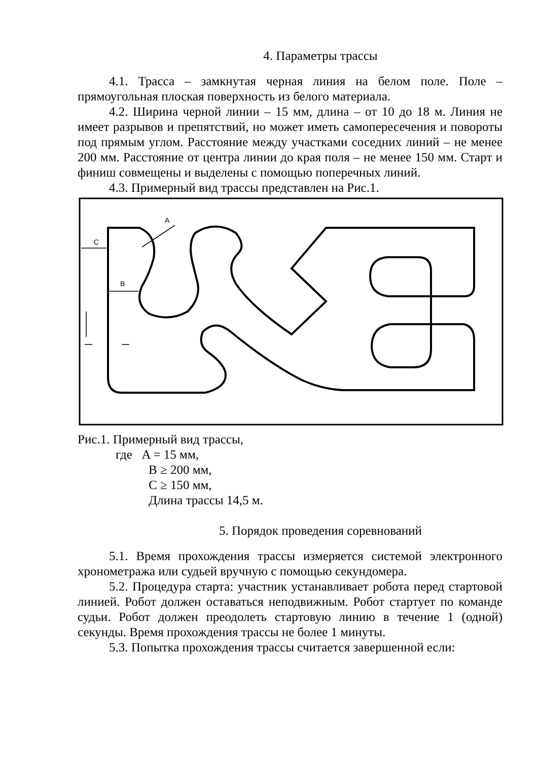4. Параметры трассы
4.1. Трасса – замкнутая черная линия на белом поле. Поле – прямоугольная плоская поверхность из белого материала.
4.2. Ширина черной линии – 15 мм, длина – от 10 до 18 м. Линия не имеет разрывов и препятствий, но может иметь самопересечения и повороты под прямым углом. Расстояние между участками соседних линий – не менее 200 мм. Расстояние от центра линии до края поля – не менее 150 мм. Старт и финиш совмещены и выделены с помощью поперечных линий.
4.3. Примерный вид трассы представлен на Рис.1.
C
B
A
Рис.1. Примерный вид трассы,
где A = 15 мм,
B ≥ 200 мм,
C ≥ 150 мм,
Длина трассы 14,5 м.
5. Порядок проведения соревнований
5.1. Время прохождения трассы измеряется системой электронного хронометража или судьей вручную с помощью секундомера.
5.2. Процедура старта: участник устанавливает робота перед стартовой линией. Робот должен оставаться неподвижным. Робот стартует по команде судьи. Робот должен преодолеть стартовую линию в течение 1 (одной) секунды. Время прохождения трассы не более 1 минуты.
5.3. Попытка прохождения трассы считается завершенной если: